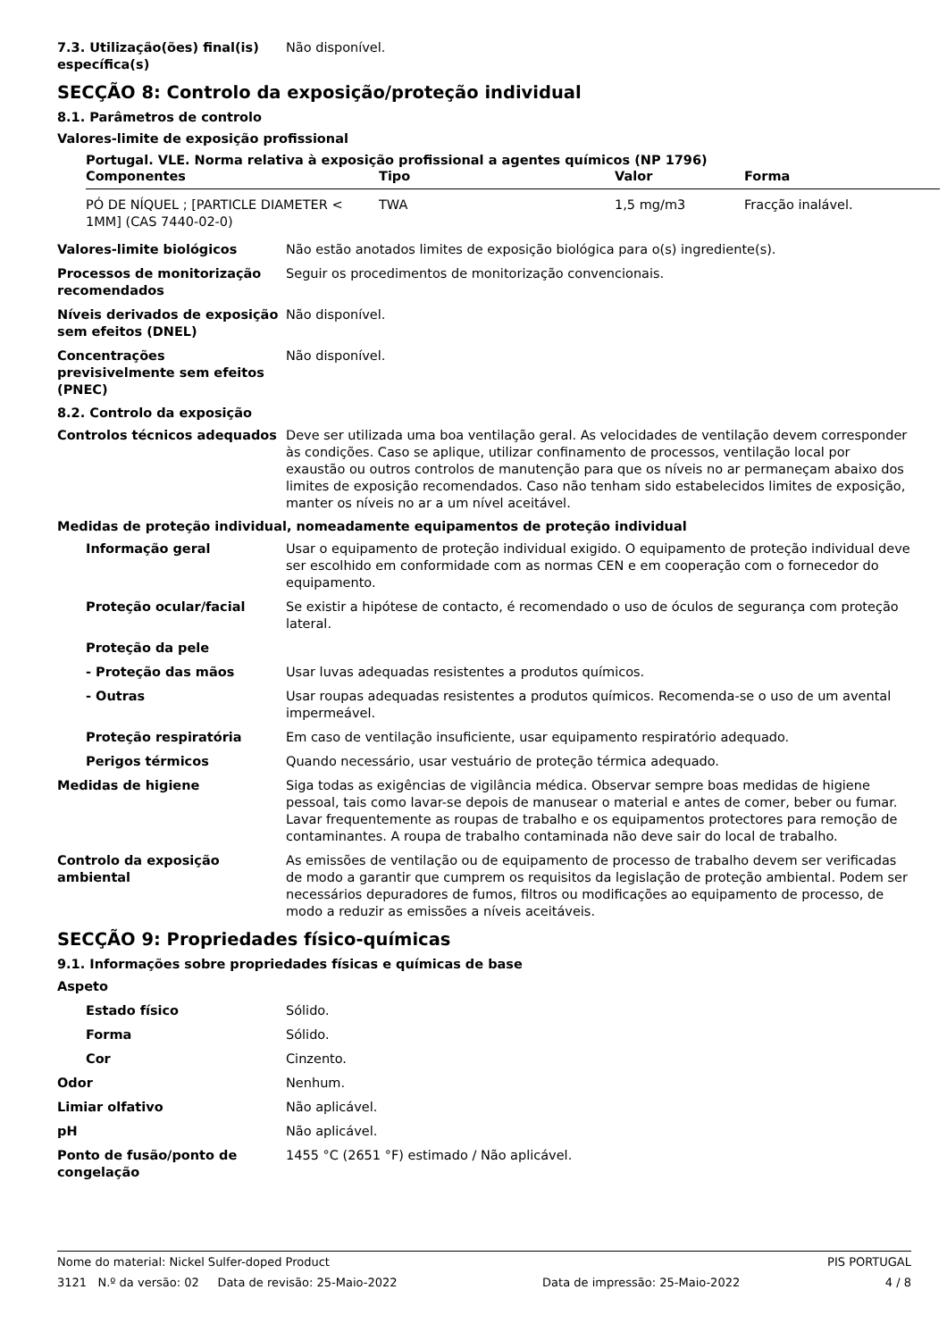7.3. Utilização(ões) final(is) específica(s)
Não disponível.
SECÇÃO 8: Controlo da exposição/proteção individual
8.1. Parâmetros de controlo
Valores-limite de exposição profissional
| Portugal. VLE. Norma relativa à exposição profissional a agentes químicos (NP 1796) | | | |
| --- | --- | --- | --- |
| Componentes | Tipo | Valor | Forma |
| PÓ DE NÍQUEL ; [PARTICLE DIAMETER < 1MM] (CAS 7440-02-0) | TWA | 1,5 mg/m3 | Fracção inalável. |
Valores-limite biológicos Não estão anotados limites de exposição biológica para o(s) ingrediente(s).
Processos de monitorização recomendados
Seguir os procedimentos de monitorização convencionais.
Níveis derivados de exposição sem efeitos (DNEL)
Não disponível.
Concentrações previsivelmente sem efeitos (PNEC)
Não disponível.
8.2. Controlo da exposição
Controlos técnicos adequados Deve ser utilizada uma boa ventilação geral. As velocidades de ventilação devem corresponder às condições. Caso se aplique, utilizar confinamento de processos, ventilação local por exaustão ou outros controlos de manutenção para que os níveis no ar permaneçam abaixo dos limites de exposição recomendados. Caso não tenham sido estabelecidos limites de exposição, manter os níveis no ar a um nível aceitável.
Medidas de proteção individual, nomeadamente equipamentos de proteção individual
Informação geral Usar o equipamento de proteção individual exigido. O equipamento de proteção individual deve ser escolhido em conformidade com as normas CEN e em cooperação com o fornecedor do equipamento.
Proteção ocular/facial Se existir a hipótese de contacto, é recomendado o uso de óculos de segurança com proteção lateral.
Proteção da pele
- Proteção das mãos Usar luvas adequadas resistentes a produtos químicos.
- Outras Usar roupas adequadas resistentes a produtos químicos. Recomenda-se o uso de um avental impermeável.
Proteção respiratória Em caso de ventilação insuficiente, usar equipamento respiratório adequado.
Perigos térmicos Quando necessário, usar vestuário de proteção térmica adequado.
Medidas de higiene Siga todas as exigências de vigilância médica. Observar sempre boas medidas de higiene pessoal, tais como lavar-se depois de manusear o material e antes de comer, beber ou fumar. Lavar frequentemente as roupas de trabalho e os equipamentos protectores para remoção de contaminantes. A roupa de trabalho contaminada não deve sair do local de trabalho.
Controlo da exposição ambiental
As emissões de ventilação ou de equipamento de processo de trabalho devem ser verificadas de modo a garantir que cumprem os requisitos da legislação de proteção ambiental. Podem ser necessários depuradores de fumos, filtros ou modificações ao equipamento de processo, de modo a reduzir as emissões a níveis aceitáveis.
SECÇÃO 9: Propriedades físico-químicas
9.1. Informações sobre propriedades físicas e químicas de base
Aspeto
Estado físico Sólido.
Forma Sólido.
Cor Cinzento.
Odor Nenhum.
Limiar olfativo Não aplicável.
pH Não aplicável.
Ponto de fusão/ponto de congelação
1455 °C (2651 °F) estimado / Não aplicável.
Nome do material: Nickel Sulfer-doped Product PIS PORTUGAL
3121 N.º da versão: 02 Data de revisão: 25-Maio-2022 Data de impressão: 25-Maio-2022 4 / 8